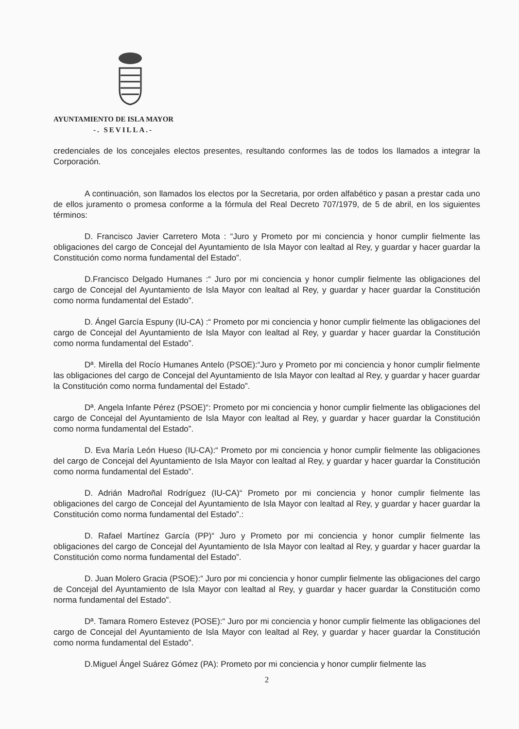AYUNTAMIENTO DE ISLA MAYOR
-. SEVILLA.-
credenciales de los concejales electos presentes, resultando conformes las de todos los llamados a integrar la Corporación.
A continuación, son llamados los electos por la Secretaria, por orden alfabético y pasan a prestar cada uno de ellos juramento o promesa conforme a la fórmula del Real Decreto 707/1979, de 5 de abril, en los siguientes términos:
D. Francisco Javier Carretero Mota : “Juro y Prometo por mi conciencia y honor cumplir fielmente las obligaciones del cargo de Concejal del Ayuntamiento de Isla Mayor con lealtad al Rey, y guardar y hacer guardar la Constitución como norma fundamental del Estado”.
D.Francisco Delgado Humanes :“ Juro por mi conciencia y honor cumplir fielmente las obligaciones del cargo de Concejal del Ayuntamiento de Isla Mayor con lealtad al Rey, y guardar y hacer guardar la Constitución como norma fundamental del Estado”.
D. Ángel García Espuny (IU-CA) :“ Prometo por mi conciencia y honor cumplir fielmente las obligaciones del cargo de Concejal del Ayuntamiento de Isla Mayor con lealtad al Rey, y guardar y hacer guardar la Constitución como norma fundamental del Estado”.
Dª. Mirella del Rocío Humanes Antelo (PSOE):“Juro y Prometo por mi conciencia y honor cumplir fielmente las obligaciones del cargo de Concejal del Ayuntamiento de Isla Mayor con lealtad al Rey, y guardar y hacer guardar la Constitución como norma fundamental del Estado”.
Dª. Angela Infante Pérez (PSOE)“: Prometo por mi conciencia y honor cumplir fielmente las obligaciones del cargo de Concejal del Ayuntamiento de Isla Mayor con lealtad al Rey, y guardar y hacer guardar la Constitución como norma fundamental del Estado”.
D. Eva María León Hueso (IU-CA):“ Prometo por mi conciencia y honor cumplir fielmente las obligaciones del cargo de Concejal del Ayuntamiento de Isla Mayor con lealtad al Rey, y guardar y hacer guardar la Constitución como norma fundamental del Estado”.
D. Adrián Madroñal Rodríguez (IU-CA)“ Prometo por mi conciencia y honor cumplir fielmente las obligaciones del cargo de Concejal del Ayuntamiento de Isla Mayor con lealtad al Rey, y guardar y hacer guardar la Constitución como norma fundamental del Estado”.:
D. Rafael Martínez García (PP)“ Juro y Prometo por mi conciencia y honor cumplir fielmente las obligaciones del cargo de Concejal del Ayuntamiento de Isla Mayor con lealtad al Rey, y guardar y hacer guardar la Constitución como norma fundamental del Estado”.
D. Juan Molero Gracia (PSOE):“ Juro por mi conciencia y honor cumplir fielmente las obligaciones del cargo de Concejal del Ayuntamiento de Isla Mayor con lealtad al Rey, y guardar y hacer guardar la Constitución como norma fundamental del Estado”.
Dª. Tamara Romero Estevez (POSE):“ Juro por mi conciencia y honor cumplir fielmente las obligaciones del cargo de Concejal del Ayuntamiento de Isla Mayor con lealtad al Rey, y guardar y hacer guardar la Constitución como norma fundamental del Estado”.
D.Miguel Ángel Suárez Gómez (PA): Prometo por mi conciencia y honor cumplir fielmente las
2